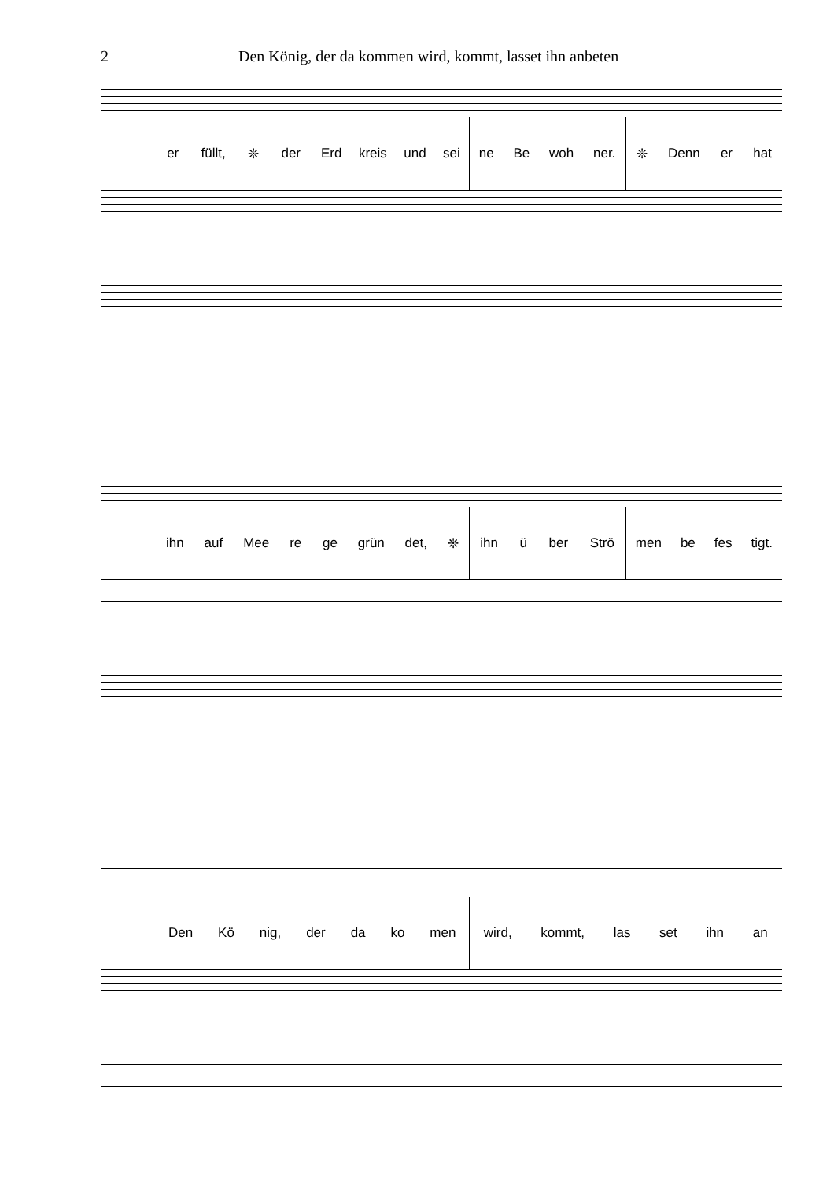2 Den König, der da kommen wird, kommt, lasset ihn anbeten
er füllt, ❊ der Erd kreis und sei ne Be woh ner. ❊ Denn er hat
ihn auf Mee re ge grün det, ❊ ihn ü ber Strö men be fes tigt.
Den Kö nig, der da ko men wird, kommt, las set ihn an